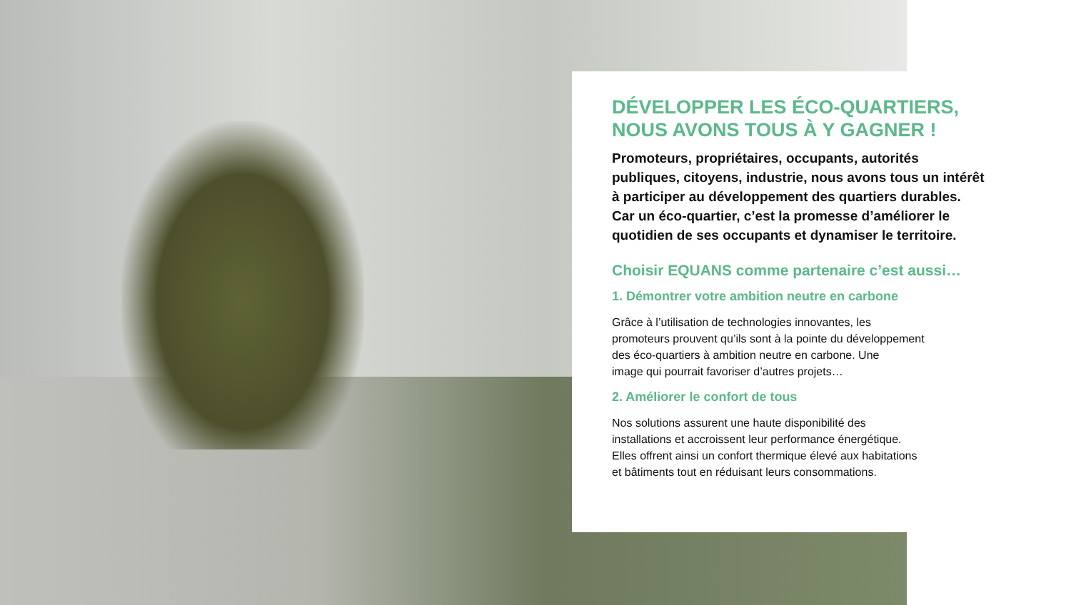DÉVELOPPER LES ÉCO-QUARTIERS,
NOUS AVONS TOUS À Y GAGNER !
Promoteurs, propriétaires, occupants, autorités
publiques, citoyens, industrie, nous avons tous un intérêt
à participer au développement des quartiers durables.
Car un éco-quartier, c’est la promesse d’améliorer le
quotidien de ses occupants et dynamiser le territoire.
Choisir EQUANS comme partenaire c’est aussi…
1. Démontrer votre ambition neutre en carbone
Grâce à l’utilisation de technologies innovantes, les
promoteurs prouvent qu’ils sont à la pointe du développement
des éco-quartiers à ambition neutre en carbone. Une
image qui pourrait favoriser d’autres projets…
2. Améliorer le confort de tous
Nos solutions assurent une haute disponibilité des
installations et accroissent leur performance énergétique.
Elles offrent ainsi un confort thermique élevé aux habitations
et bâtiments tout en réduisant leurs consommations.